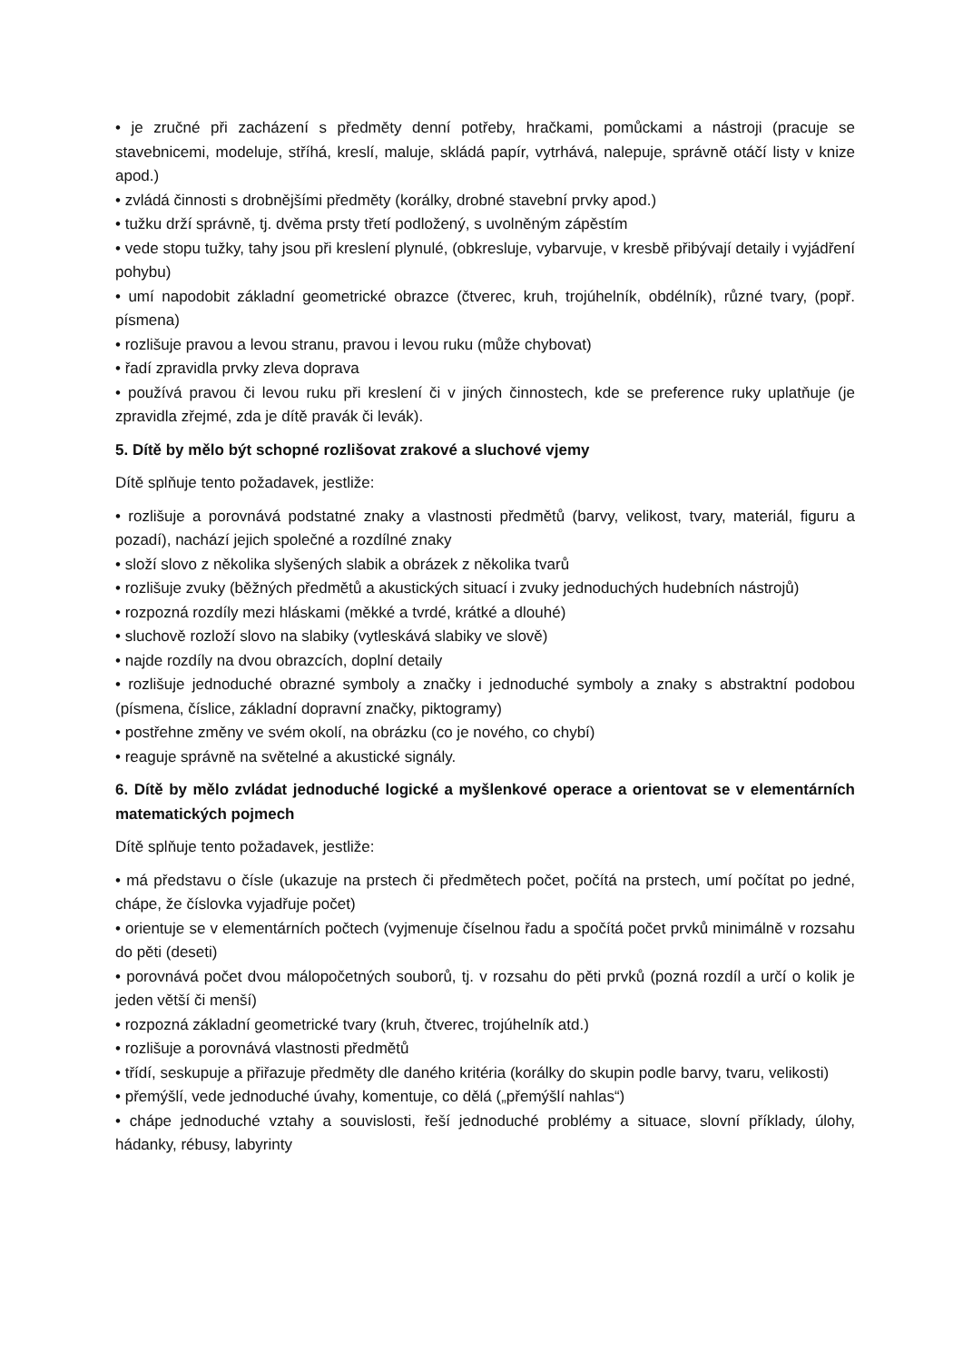• je zručné při zacházení s předměty denní potřeby, hračkami, pomůckami a nástroji (pracuje se stavebnicemi, modeluje, stříhá, kreslí, maluje, skládá papír, vytrhává, nalepuje, správně otáčí listy v knize apod.)
• zvládá činnosti s drobnějšími předměty (korálky, drobné stavební prvky apod.)
• tužku drží správně, tj. dvěma prsty třetí podložený, s uvolněným zápěstím
• vede stopu tužky, tahy jsou při kreslení plynulé, (obkresluje, vybarvuje, v kresbě přibývají detaily i vyjádření pohybu)
• umí napodobit základní geometrické obrazce (čtverec, kruh, trojúhelník, obdélník), různé tvary, (popř. písmena)
• rozlišuje pravou a levou stranu, pravou i levou ruku (může chybovat)
• řadí zpravidla prvky zleva doprava
• používá pravou či levou ruku při kreslení či v jiných činnostech, kde se preference ruky uplatňuje (je zpravidla zřejmé, zda je dítě pravák či levák).
5. Dítě by mělo být schopné rozlišovat zrakové a sluchové vjemy
Dítě splňuje tento požadavek, jestliže:
• rozlišuje a porovnává podstatné znaky a vlastnosti předmětů (barvy, velikost, tvary, materiál, figuru a pozadí), nachází jejich společné a rozdílné znaky
• složí slovo z několika slyšených slabik a obrázek z několika tvarů
• rozlišuje zvuky (běžných předmětů a akustických situací i zvuky jednoduchých hudebních nástrojů)
• rozpozná rozdíly mezi hláskami (měkké a tvrdé, krátké a dlouhé)
• sluchově rozloží slovo na slabiky (vytleskává slabiky ve slově)
• najde rozdíly na dvou obrazcích, doplní detaily
• rozlišuje jednoduché obrazné symboly a značky i jednoduché symboly a znaky s abstraktní podobou (písmena, číslice, základní dopravní značky, piktogramy)
• postřehne změny ve svém okolí, na obrázku (co je nového, co chybí)
• reaguje správně na světelné a akustické signály.
6. Dítě by mělo zvládat jednoduché logické a myšlenkové operace a orientovat se v elementárních matematických pojmech
Dítě splňuje tento požadavek, jestliže:
• má představu o čísle (ukazuje na prstech či předmětech počet, počítá na prstech, umí počítat po jedné, chápe, že číslovka vyjadřuje počet)
• orientuje se v elementárních počtech (vyjmenuje číselnou řadu a spočítá počet prvků minimálně v rozsahu do pěti (deseti)
• porovnává počet dvou málopočetných souborů, tj. v rozsahu do pěti prvků (pozná rozdíl a určí o kolik je jeden větší či menší)
• rozpozná základní geometrické tvary (kruh, čtverec, trojúhelník atd.)
• rozlišuje a porovnává vlastnosti předmětů
• třídí, seskupuje a přiřazuje předměty dle daného kritéria (korálky do skupin podle barvy, tvaru, velikosti)
• přemýšlí, vede jednoduché úvahy, komentuje, co dělá („přemýšlí nahlas“)
• chápe jednoduché vztahy a souvislosti, řeší jednoduché problémy a situace, slovní příklady, úlohy, hádanky, rébusy, labyrinty